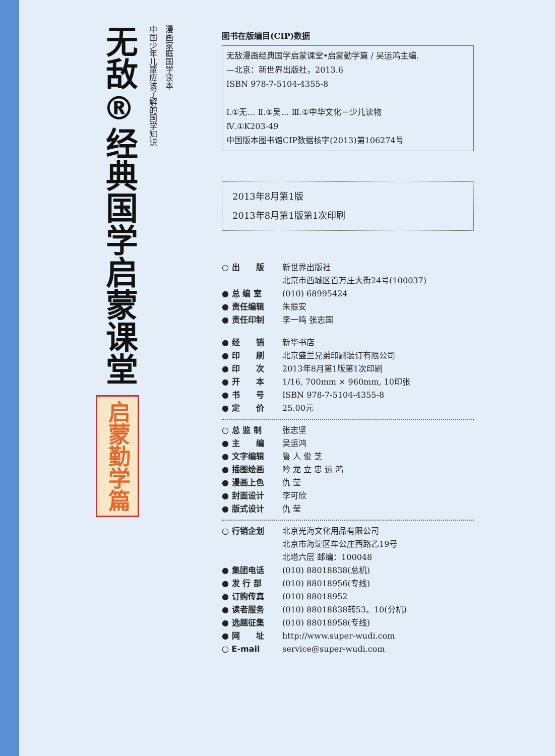无敌®
经典国学启蒙课堂
启蒙勤学篇
中国少年儿童应该了解的国学知识
漫画家庭国学读本
图书在版编目(CIP)数据
无敌漫画经典国学启蒙课堂•启蒙勤学篇 / 吴运鸿主编.
—北京：新世界出版社，2013.6
ISBN 978-7-5104-4355-8
Ⅰ.①无… Ⅱ.①吴… Ⅲ.①中华文化－少儿读物
Ⅳ.①K203-49
中国版本图书馆CIP数据核字(2013)第106274号
2013年8月第1版
2013年8月第1版第1次印刷
○ 出　　版 新世界出版社
北京市西城区百万庄大街24号(100037)
● 总 编 室 (010) 68995424
● 责任编辑 朱振安
● 责任印制 李一鸣 张志国
● 经　　销 新华书店
● 印　　刷 北京盛兰兄弟印刷装订有限公司
● 印　　次 2013年8月第1版第1次印刷
● 开　　本 1/16, 700mm × 960mm, 10印张
● 书　　号 ISBN 978-7-5104-4355-8
● 定　　价 25.00元
○ 总 监 制 张志坚
● 主　　编 吴运鸿
● 文字编辑 鲁 人 俊 芝
● 插图绘画 吟 龙 立 忠 运 鸿
● 漫画上色 仇 莹
● 封面设计 李可欣
● 版式设计 仇 莹
○ 行销企划 北京光海文化用品有限公司
北京市海淀区车公庄西路乙19号
北塔六层 邮编：100048
● 集团电话 (010) 88018838(总机)
● 发 行 部 (010) 88018956(专线)
● 订购传真 (010) 88018952
● 读者服务 (010) 88018838转53、10(分机)
● 选题征集 (010) 88018958(专线)
● 网　　址 http://www.super-wudi.com
○ E-mail service@super-wudi.com